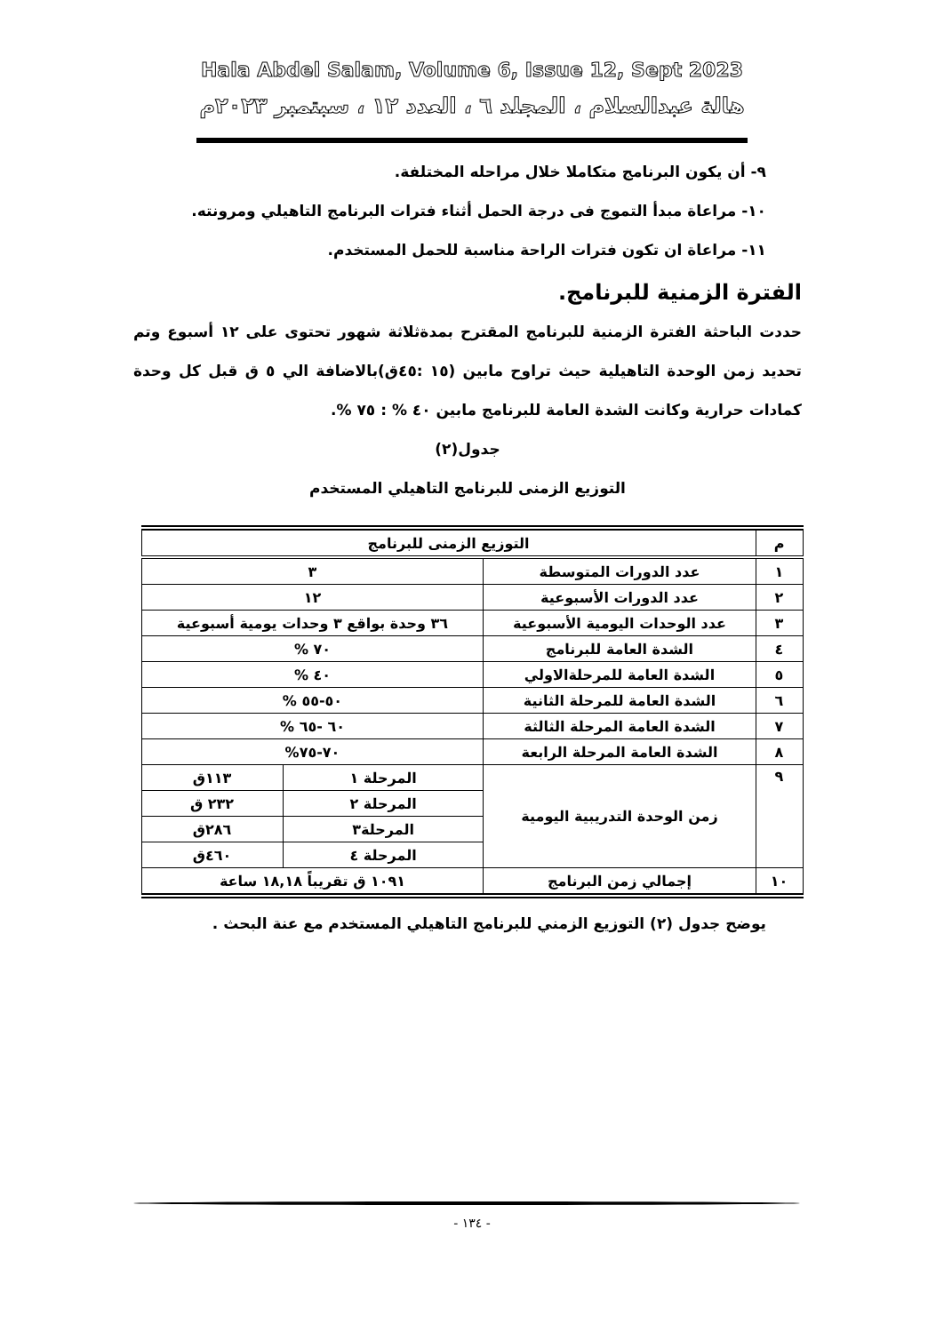Hala Abdel Salam, Volume 6, Issue 12, Sept 2023
هالة عبدالسلام ، المجلد ٦ ، العدد ١٢ ، سبتمبر ٢٠٢٣م
٩- أن يكون البرنامج متكاملا خلال مراحله المختلفة.
١٠- مراعاة مبدأ التموج فى درجة الحمل أثناء فترات البرنامج التاهيلي ومرونته.
١١- مراعاة ان تكون فترات الراحة مناسبة للحمل المستخدم.
الفترة الزمنية للبرنامج.
حددت الباحثة الفترة الزمنية للبرنامج المقترح بمدةثلاثة شهور تحتوى على ١٢ أسبوع وتم تحديد زمن الوحدة التاهيلية حيث تراوح مابين (١٥ :٤٥ق)بالاضافة الي ٥ ق قبل كل وحدة كمادات حرارية وكانت الشدة العامة للبرنامج مابين ٤٠ % : ٧٥ %.
جدول(٢)
التوزيع الزمنى للبرنامج التاهيلي المستخدم
| م | التوزيع الزمنى للبرنامج | | |
| --- | --- | --- | --- |
| ١ | عدد الدورات المتوسطة | ٣ | |
| ٢ | عدد الدورات الأسبوعية | ١٢ | |
| ٣ | عدد الوحدات اليومية الأسبوعية | ٣٦ وحدة بواقع ٣ وحدات يومية أسبوعية | |
| ٤ | الشدة العامة للبرنامج | ٧٠ % | |
| ٥ | الشدة العامة للمرحلةالاولي | ٤٠ % | |
| ٦ | الشدة العامة للمرحلة الثانية | ٥٠-٥٥ % | |
| ٧ | الشدة العامة المرحلة الثالثة | ٦٠ -٦٥ % | |
| ٨ | الشدة العامة المرحلة الرابعة | ٧٠-٧٥% | |
| ٩ | زمن الوحدة التدريبية اليومية | المرحلة ١ | ١١٣ق |
| | | المرحلة ٢ | ٢٣٢ ق |
| | | المرحلة٣ | ٢٨٦ق |
| | | المرحلة ٤ | ٤٦٠ق |
| ١٠ | إجمالي زمن البرنامج | ١٠٩١ ق تقريباً ١٨,١٨ ساعة | |
يوضح جدول (٢) التوزيع الزمني للبرنامج التاهيلي المستخدم مع عنة البحث .
- ١٣٤ -